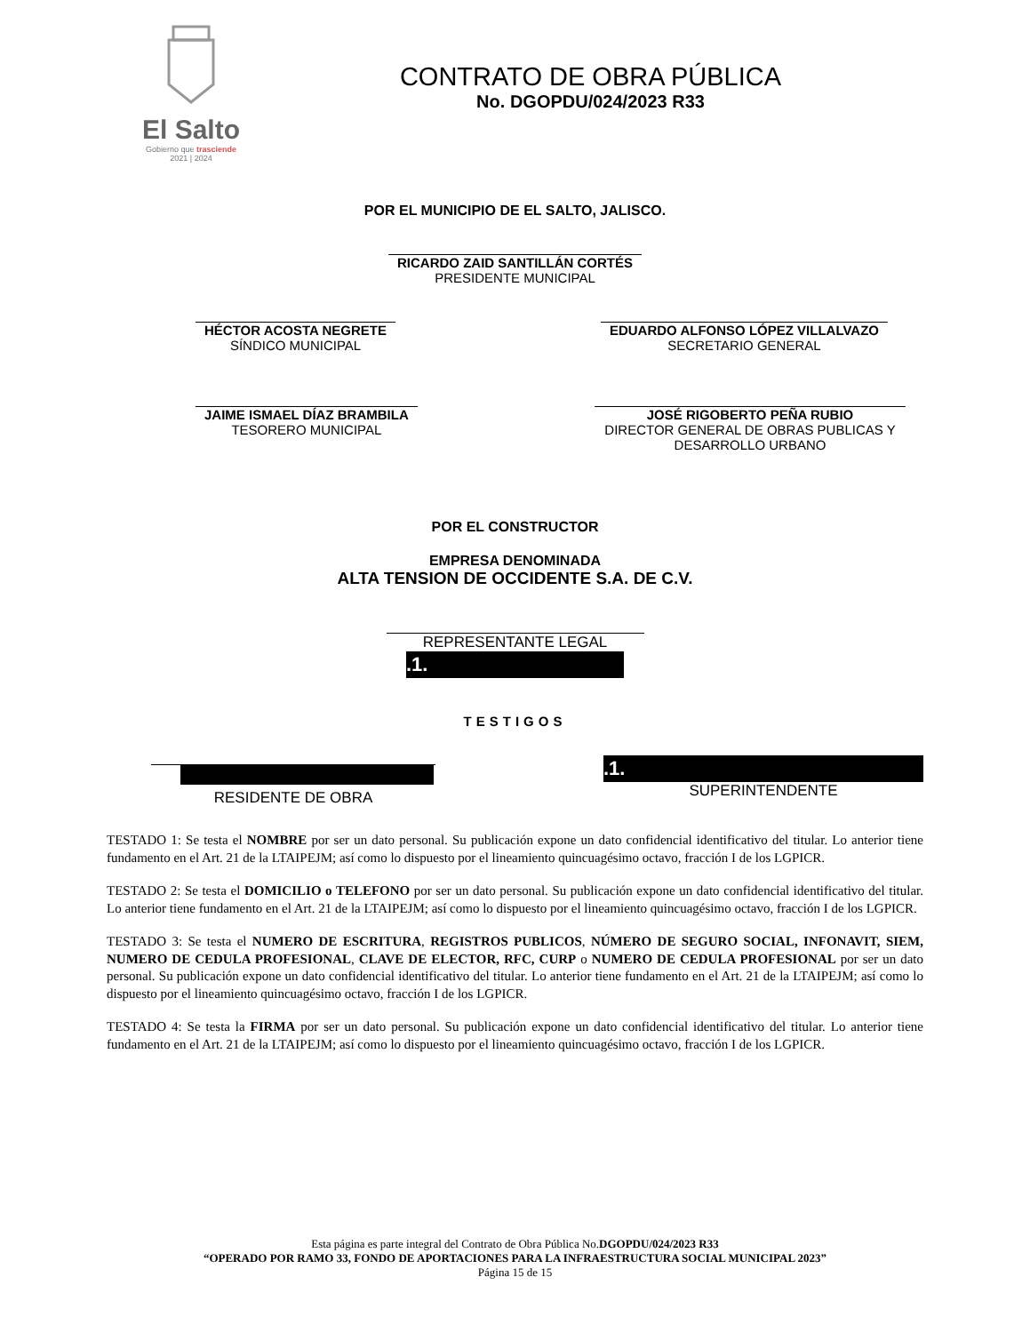El Salto
Gobierno que trasciende
2021 | 2024
CONTRATO DE OBRA PÚBLICA
No. DGOPDU/024/2023 R33
POR EL MUNICIPIO DE EL SALTO, JALISCO.
RICARDO ZAID SANTILLÁN CORTÉS
PRESIDENTE MUNICIPAL
HÉCTOR ACOSTA NEGRETE
SÍNDICO MUNICIPAL
EDUARDO ALFONSO LÓPEZ VILLALVAZO
SECRETARIO GENERAL
JAIME ISMAEL DÍAZ BRAMBILA
TESORERO MUNICIPAL
JOSÉ RIGOBERTO PEÑA RUBIO
DIRECTOR GENERAL DE OBRAS PUBLICAS Y DESARROLLO URBANO
POR EL CONSTRUCTOR
EMPRESA DENOMINADA
ALTA TENSION DE OCCIDENTE S.A. DE C.V.
REPRESENTANTE LEGAL
.1.
TESTIGOS
RESIDENTE DE OBRA
.1.
SUPERINTENDENTE
TESTADO 1: Se testa el NOMBRE por ser un dato personal. Su publicación expone un dato confidencial identificativo del titular. Lo anterior tiene fundamento en el Art. 21 de la LTAIPEJM; así como lo dispuesto por el lineamiento quincuagésimo octavo, fracción I de los LGPICR.
TESTADO 2: Se testa el DOMICILIO o TELEFONO por ser un dato personal. Su publicación expone un dato confidencial identificativo del titular. Lo anterior tiene fundamento en el Art. 21 de la LTAIPEJM; así como lo dispuesto por el lineamiento quincuagésimo octavo, fracción I de los LGPICR.
TESTADO 3: Se testa el NUMERO DE ESCRITURA, REGISTROS PUBLICOS, NÚMERO DE SEGURO SOCIAL, INFONAVIT, SIEM, NUMERO DE CEDULA PROFESIONAL, CLAVE DE ELECTOR, RFC, CURP o NUMERO DE CEDULA PROFESIONAL por ser un dato personal. Su publicación expone un dato confidencial identificativo del titular. Lo anterior tiene fundamento en el Art. 21 de la LTAIPEJM; así como lo dispuesto por el lineamiento quincuagésimo octavo, fracción I de los LGPICR.
TESTADO 4: Se testa la FIRMA por ser un dato personal. Su publicación expone un dato confidencial identificativo del titular. Lo anterior tiene fundamento en el Art. 21 de la LTAIPEJM; así como lo dispuesto por el lineamiento quincuagésimo octavo, fracción I de los LGPICR.
Esta página es parte integral del Contrato de Obra Pública No.DGOPDU/024/2023 R33
“OPERADO POR RAMO 33, FONDO DE APORTACIONES PARA LA INFRAESTRUCTURA SOCIAL MUNICIPAL 2023”
Página 15 de 15